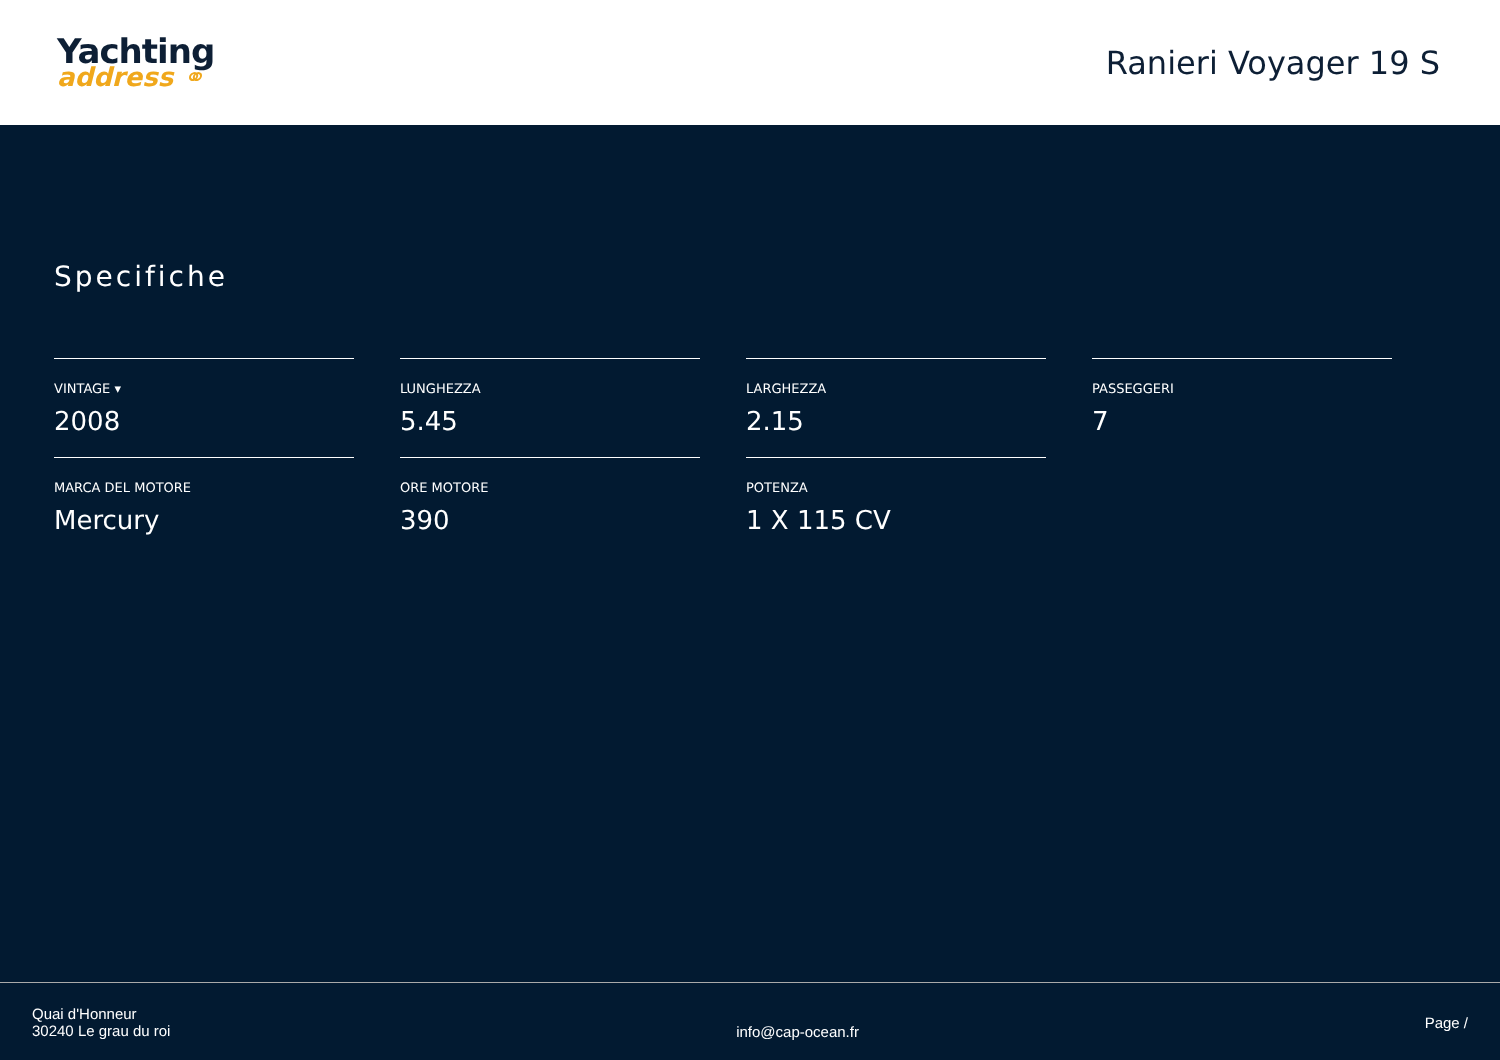Yachting
address ⚭
Ranieri Voyager 19 S
Specifiche
VINTAGE ▾
2008
LUNGHEZZA
5.45
LARGHEZZA
2.15
PASSEGGERI
7
MARCA DEL MOTORE
Mercury
ORE MOTORE
390
POTENZA
1 X 115 CV
Quai d'Honneur
30240 Le grau du roi
info@cap-ocean.fr
Page /